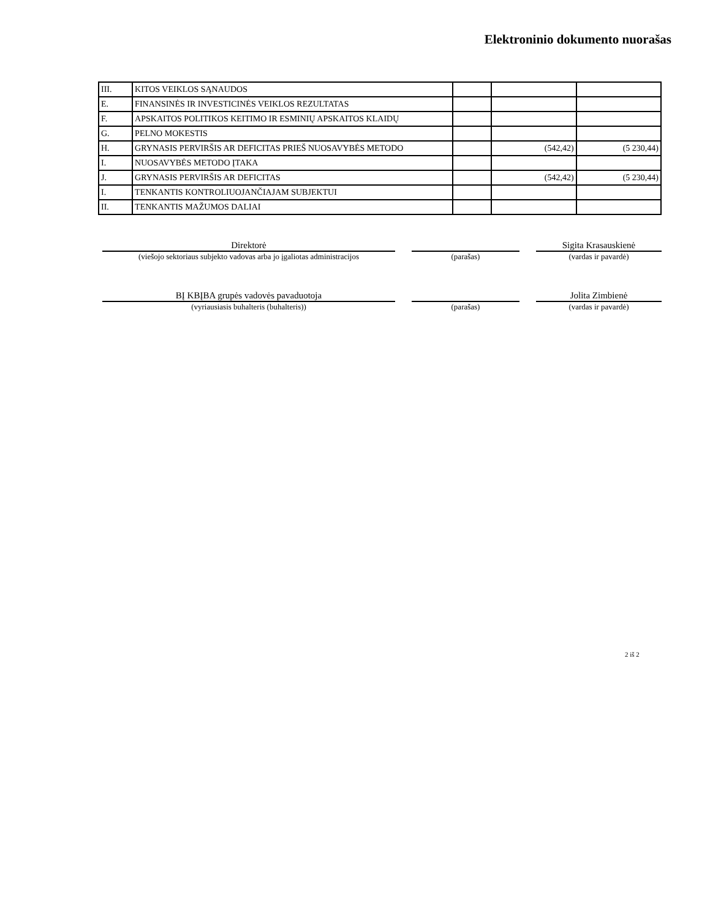Elektroninio dokumento nuorašas
| III. | KITOS VEIKLOS SĄNAUDOS | | | |
| E. | FINANSINĖS IR INVESTICINĖS VEIKLOS REZULTATAS | | | |
| F. | APSKAITOS POLITIKOS KEITIMO IR ESMINIŲ APSKAITOS KLAIDŲ | | | |
| G. | PELNO MOKESTIS | | | |
| H. | GRYNASIS PERVIRŠIS AR DEFICITAS PRIEŠ NUOSAVYBĖS METODO | | (542,42) | (5 230,44) |
| I. | NUOSAVYBĖS METODO ĮTAKA | | | |
| J. | GRYNASIS PERVIRŠIS AR DEFICITAS | | (542,42) | (5 230,44) |
| I. | TENKANTIS KONTROLIUOJANČIAJAM SUBJEKTUI | | | |
| II. | TENKANTIS MAŽUMOS DALIAI | | | |
| Direktorė | | | | Sigita Krasauskienė |
| (viešojo sektoriaus subjekto vadovas arba jo įgaliotas administracijos | | (parašas) | | (vardas ir pavardė) |
| BĮ KBĮBA grupės vadovės pavaduotoja | | | | Jolita Zimbienė |
| (vyriausiasis buhalteris (buhalteris)) | | (parašas) | | (vardas ir pavardė) |
2 iš 2